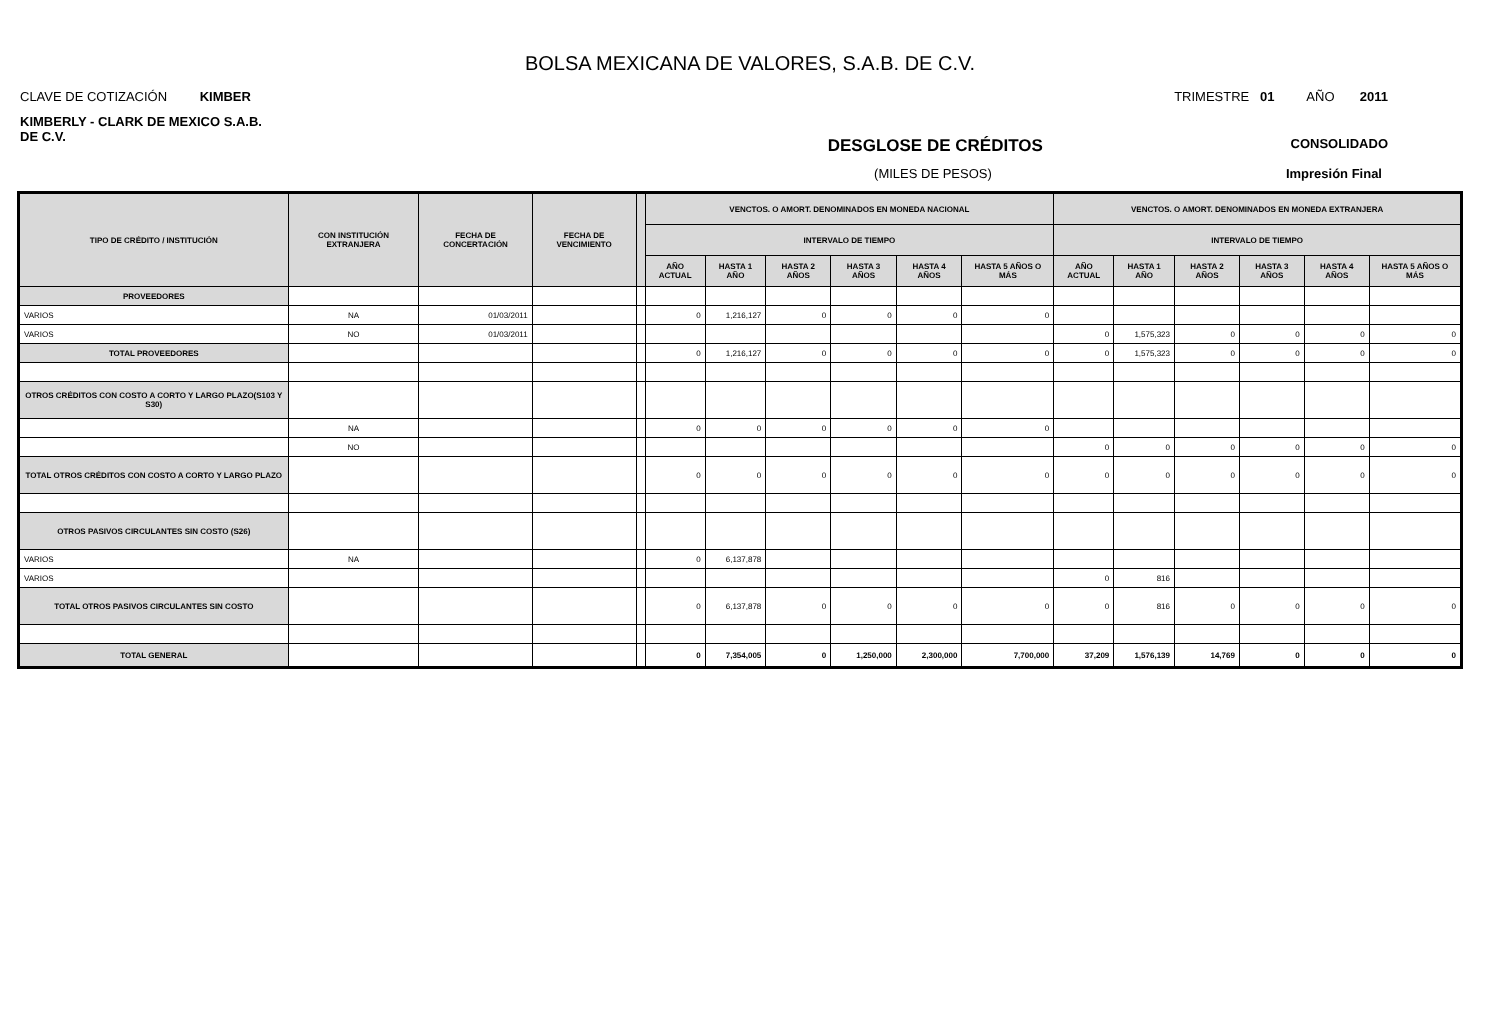BOLSA MEXICANA DE VALORES, S.A.B. DE C.V.
CLAVE DE COTIZACIÓN KIMBER TRIMESTRE 01 AÑO 2011
KIMBERLY - CLARK DE MEXICO S.A.B. DE C.V.
DESGLOSE DE CRÉDITOS CONSOLIDADO
(MILES DE PESOS) Impresión Final
| TIPO DE CRÉDITO / INSTITUCIÓN | CON INSTITUCIÓN EXTRANJERA | FECHA DE CONCERTACIÓN | FECHA DE VENCIMIENTO | | VENCTOS. O AMORT. DENOMINADOS EN MONEDA NACIONAL | | | | | | VENCTOS. O AMORT. DENOMINADOS EN MONEDA EXTRANJERA | | | | | |
| --- | --- | --- | --- | --- | --- | --- | --- | --- | --- | --- | --- | --- | --- | --- | --- | --- |
| | | | | | INTERVALO DE TIEMPO | | | | | | INTERVALO DE TIEMPO | | | | | |
| | | | | | AÑO ACTUAL | HASTA 1 AÑO | HASTA 2 AÑOS | HASTA 3 AÑOS | HASTA 4 AÑOS | HASTA 5 AÑOS O MÁS | AÑO ACTUAL | HASTA 1 AÑO | HASTA 2 AÑOS | HASTA 3 AÑOS | HASTA 4 AÑOS | HASTA 5 AÑOS O MÁS |
| PROVEEDORES | | | | | | | | | | | | | | | | |
| VARIOS | NA | 01/03/2011 | | | 0 | 1,216,127 | 0 | 0 | 0 | 0 | | | | | | |
| VARIOS | NO | 01/03/2011 | | | | | | | | | 0 | 1,575,323 | 0 | 0 | 0 | 0 |
| TOTAL PROVEEDORES | | | | | 0 | 1,216,127 | 0 | 0 | 0 | 0 | 0 | 1,575,323 | 0 | 0 | 0 | 0 |
| OTROS CRÉDITOS CON COSTO A CORTO Y LARGO PLAZO(S103 Y S30) | | | | | | | | | | | | | | | | |
| | NA | | | | 0 | 0 | 0 | 0 | 0 | 0 | | | | | | |
| | NO | | | | | | | | | | 0 | 0 | 0 | 0 | 0 | 0 |
| TOTAL OTROS CRÉDITOS CON COSTO A CORTO Y LARGO PLAZO | | | | | 0 | 0 | 0 | 0 | 0 | 0 | 0 | 0 | 0 | 0 | 0 | 0 |
| OTROS PASIVOS CIRCULANTES SIN COSTO (S26) | | | | | | | | | | | | | | | | |
| VARIOS | NA | | | | 0 | 6,137,878 | | | | | | | | | | |
| VARIOS | | | | | | | | | | | 0 | 816 | | | | |
| TOTAL OTROS PASIVOS CIRCULANTES SIN COSTO | | | | | 0 | 6,137,878 | 0 | 0 | 0 | 0 | 0 | 816 | 0 | 0 | 0 | 0 |
| TOTAL GENERAL | | | | | 0 | 7,354,005 | 0 | 1,250,000 | 2,300,000 | 7,700,000 | 37,209 | 1,576,139 | 14,769 | 0 | 0 | 0 |